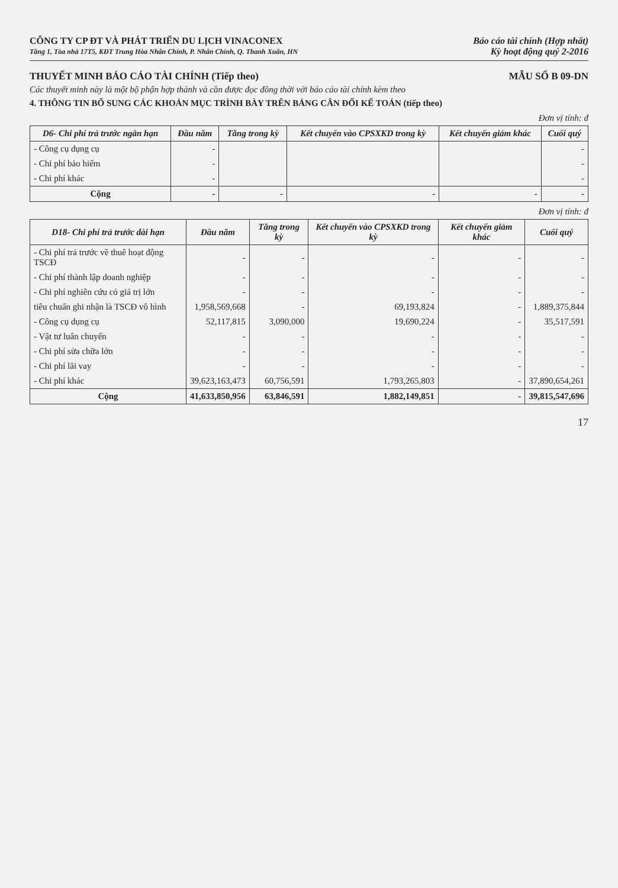CÔNG TY CP ĐT VÀ PHÁT TRIỂN DU LỊCH VINACONEX
Tầng 1, Tòa nhà 17T5, KĐT Trung Hòa Nhân Chính, P. Nhân Chính, Q. Thanh Xuân, HN
Báo cáo tài chính (Hợp nhất)
Kỳ hoạt động quý 2-2016
THUYẾT MINH BÁO CÁO TÀI CHÍNH (Tiếp theo) MẪU SỐ B 09-DN
Các thuyết minh này là một bộ phận hợp thành và cần được đọc đồng thời với báo cáo tài chính kèm theo
4. THÔNG TIN BỔ SUNG CÁC KHOẢN MỤC TRÌNH BÀY TRÊN BẢNG CÂN ĐỐI KẾ TOÁN (tiếp theo)
Đơn vị tính: đ
| D6- Chi phí trả trước ngắn hạn | Đầu năm | Tăng trong kỳ | Kết chuyển vào CPSXKD trong kỳ | Kết chuyển giảm khác | Cuối quý |
| --- | --- | --- | --- | --- | --- |
| - Công cụ dụng cụ | - | | | | - |
| - Chi phí bảo hiểm | - | | | | - |
| - Chi phí khác | - | | | | - |
| Cộng | - | - | - | - | - |
Đơn vị tính: đ
| D18- Chi phí trả trước dài hạn | Đầu năm | Tăng trong kỳ | Kết chuyển vào CPSXKD trong kỳ | Kết chuyển giảm khác | Cuối quý |
| --- | --- | --- | --- | --- | --- |
| - Chi phí trả trước về thuê hoạt động TSCĐ | - | - | - | - | - |
| - Chi phí thành lập doanh nghiệp | - | - | - | - | - |
| - Chi phí nghiên cứu có giá trị lớn | - | - | - | - | - |
| tiêu chuẩn ghi nhận là TSCĐ vô hình | 1,958,569,668 | - | 69,193,824 | - | 1,889,375,844 |
| - Công cụ dụng cụ | 52,117,815 | 3,090,000 | 19,690,224 | - | 35,517,591 |
| - Vật tư luân chuyển | - | - | - | - | - |
| - Chi phí sửa chữa lớn | - | - | - | - | - |
| - Chi phí lãi vay | - | - | - | - | - |
| - Chi phí khác | 39,623,163,473 | 60,756,591 | 1,793,265,803 | - | 37,890,654,261 |
| Cộng | 41,633,850,956 | 63,846,591 | 1,882,149,851 | - | 39,815,547,696 |
17